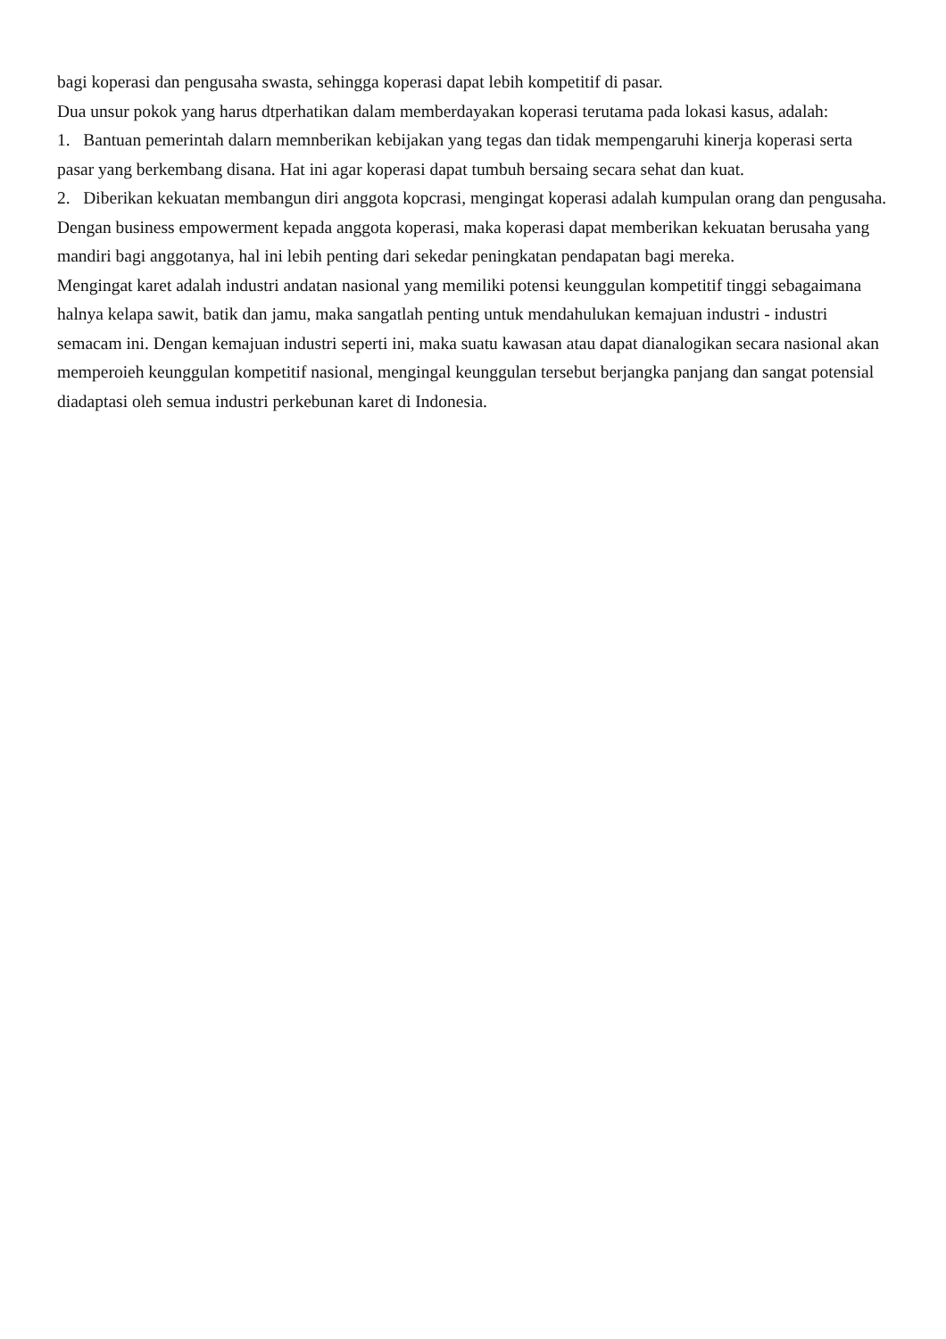bagi koperasi dan pengusaha swasta, sehingga koperasi dapat lebih kompetitif di pasar.
Dua unsur pokok yang harus dtperhatikan dalam memberdayakan koperasi terutama pada lokasi kasus, adalah:
1. Bantuan pemerintah dalarn memnberikan kebijakan yang tegas dan tidak mempengaruhi kinerja koperasi serta pasar yang berkembang disana. Hat ini agar koperasi dapat tumbuh bersaing secara sehat dan kuat.
2. Diberikan kekuatan membangun diri anggota kopcrasi, mengingat koperasi adalah kumpulan orang dan pengusaha. Dengan business empowerment kepada anggota koperasi, maka koperasi dapat memberikan kekuatan berusaha yang mandiri bagi anggotanya, hal ini lebih penting dari sekedar peningkatan pendapatan bagi mereka.
Mengingat karet adalah industri andatan nasional yang memiliki potensi keunggulan kompetitif tinggi sebagaimana halnya kelapa sawit, batik dan jamu, maka sangatlah penting untuk mendahulukan kemajuan industri - industri semacam ini. Dengan kemajuan industri seperti ini, maka suatu kawasan atau dapat dianalogikan secara nasional akan memperoieh keunggulan kompetitif nasional, mengingal keunggulan tersebut berjangka panjang dan sangat potensial diadaptasi oleh semua industri perkebunan karet di Indonesia.